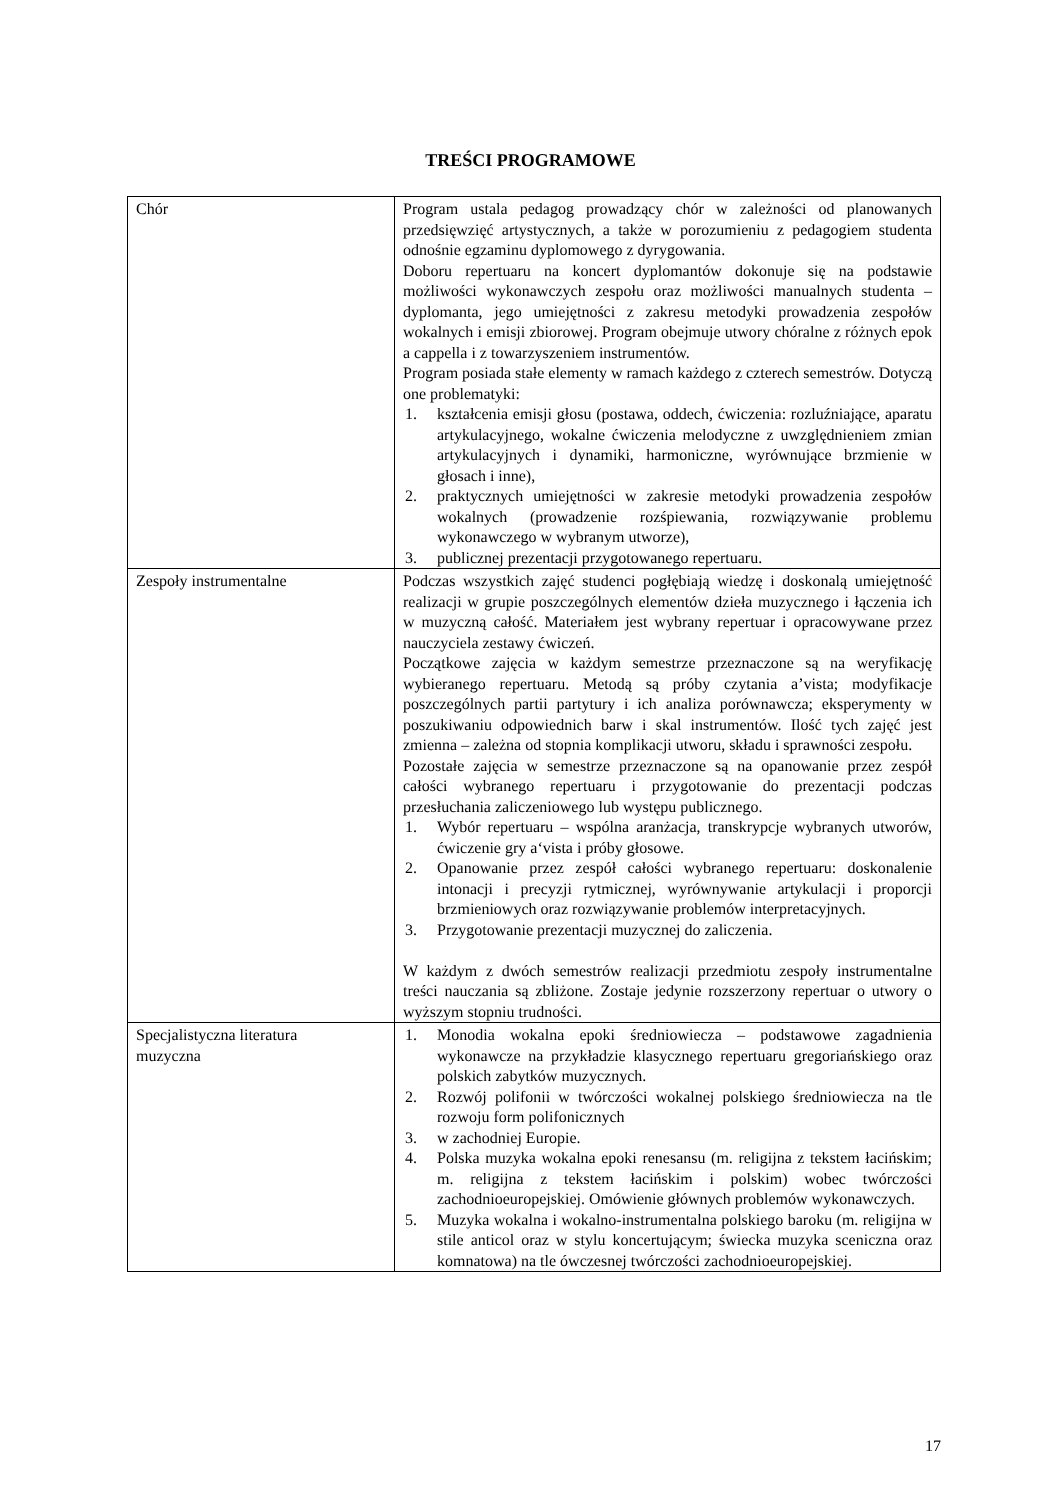TREŚCI PROGRAMOWE
| Chór | Program ustala pedagog prowadzący chór w zależności od planowanych przedsięwzięć artystycznych, a także w porozumieniu z pedagogiem studenta odnośnie egzaminu dyplomowego z dyrygowania. Doboru repertuaru na koncert dyplomantów dokonuje się na podstawie możliwości wykonawczych zespołu oraz możliwości manualnych studenta – dyplomanta, jego umiejętności z zakresu metodyki prowadzenia zespołów wokalnych i emisji zbiorowej. Program obejmuje utwory chóralne z różnych epok a cappella i z towarzyszeniem instrumentów. Program posiada stałe elementy w ramach każdego z czterech semestrów. Dotyczą one problematyki: 1. kształcenia emisji głosu (postawa, oddech, ćwiczenia: rozluźniające, aparatu artykulacyjnego, wokalne ćwiczenia melodyczne z uwzględnieniem zmian artykulacyjnych i dynamiki, harmoniczne, wyrównujące brzmienie w głosach i inne), 2. praktycznych umiejętności w zakresie metodyki prowadzenia zespołów wokalnych (prowadzenie rozśpiewania, rozwiązywanie problemu wykonawczego w wybranym utworze), 3. publicznej prezentacji przygotowanego repertuaru. |
| Zespoły instrumentalne | Podczas wszystkich zajęć studenci pogłębiają wiedzę i doskonalą umiejętność realizacji w grupie poszczególnych elementów dzieła muzycznego i łączenia ich w muzyczną całość. Materiałem jest wybrany repertuar i opracowywane przez nauczyciela zestawy ćwiczeń. Początkowe zajęcia w każdym semestrze przeznaczone są na weryfikację wybieranego repertuaru. Metodą są próby czytania a’vista; modyfikacje poszczególnych partii partytury i ich analiza porównawcza; eksperymenty w poszukiwaniu odpowiednich barw i skal instrumentów. Ilość tych zajęć jest zmienna – zależna od stopnia komplikacji utworu, składu i sprawności zespołu. Pozostałe zajęcia w semestrze przeznaczone są na opanowanie przez zespół całości wybranego repertuaru i przygotowanie do prezentacji podczas przesłuchania zaliczeniowego lub występu publicznego. 1. Wybór repertuaru – wspólna aranżacja, transkrypcje wybranych utworów, ćwiczenie gry a‘vista i próby głosowe. 2. Opanowanie przez zespół całości wybranego repertuaru: doskonalenie intonacji i precyzji rytmicznej, wyrównywanie artykulacji i proporcji brzmieniowych oraz rozwiązywanie problemów interpretacyjnych. 3. Przygotowanie prezentacji muzycznej do zaliczenia. W każdym z dwóch semestrów realizacji przedmiotu zespoły instrumentalne treści nauczania są zbliżone. Zostaje jedynie rozszerzony repertuar o utwory o wyższym stopniu trudności. |
| Specjalistyczna literatura muzyczna | 1. Monodia wokalna epoki średniowiecza – podstawowe zagadnienia wykonawcze na przykładzie klasycznego repertuaru gregoriańskiego oraz polskich zabytków muzycznych. 2. Rozwój polifonii w twórczości wokalnej polskiego średniowiecza na tle rozwoju form polifonicznych 3. w zachodniej Europie. 4. Polska muzyka wokalna epoki renesansu (m. religijna z tekstem łacińskim; m. religijna z tekstem łacińskim i polskim) wobec twórczości zachodnioeuropejskiej. Omówienie głównych problemów wykonawczych. 5. Muzyka wokalna i wokalno-instrumentalna polskiego baroku (m. religijna w stile anticol oraz w stylu koncertującym; świecka muzyka sceniczna oraz komnatowa) na tle ówczesnej twórczości zachodnioeuropejskiej. |
17